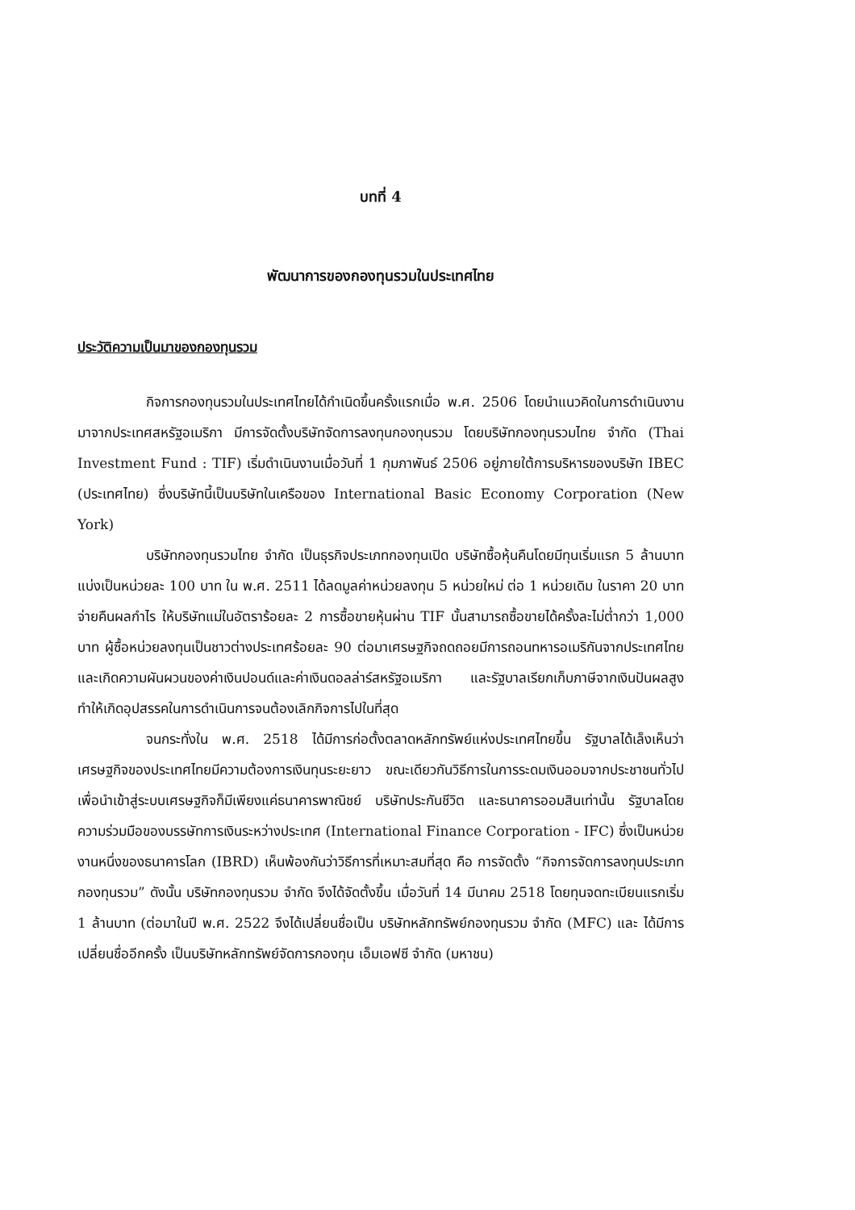บทที่ 4
พัฒนาการของกองทุนรวมในประเทศไทย
ประวัติความเป็นมาของกองทุนรวม
กิจการกองทุนรวมในประเทศไทยได้กำเนิดขึ้นครั้งแรกเมื่อ พ.ศ. 2506 โดยนำแนวคิดในการดำเนินงานมาจากประเทศสหรัฐอเมริกา มีการจัดตั้งบริษัทจัดการลงทุนกองทุนรวม โดยบริษัทกองทุนรวมไทย จำกัด (Thai Investment Fund : TIF) เริ่มดำเนินงานเมื่อวันที่ 1 กุมภาพันธ์ 2506 อยู่ภายใต้การบริหารของบริษัท IBEC (ประเทศไทย) ซึ่งบริษัทนี้เป็นบริษัทในเครือของ International Basic Economy Corporation (New York)
บริษัทกองทุนรวมไทย จำกัด เป็นธุรกิจประเภทกองทุนเปิด บริษัทซื้อหุ้นคืนโดยมีทุนเริ่มแรก 5 ล้านบาท แบ่งเป็นหน่วยละ 100 บาท ใน พ.ศ. 2511 ได้ลดมูลค่าหน่วยลงทุน 5 หน่วยใหม่ ต่อ 1 หน่วยเดิม ในราคา 20 บาท จ่ายคืนผลกำไร ให้บริษัทแม่ในอัตราร้อยละ 2 การซื้อขายหุ้นผ่าน TIF นั้นสามารถซื้อขายได้ครั้งละไม่ต่ำกว่า 1,000 บาท ผู้ซื้อหน่วยลงทุนเป็นชาวต่างประเทศร้อยละ 90 ต่อมาเศรษฐกิจถดถอยมีการถอนทหารอเมริกันจากประเทศไทยและเกิดความผันผวนของค่าเงินปอนด์และค่าเงินดอลล่าร์สหรัฐอเมริกา และรัฐบาลเรียกเก็บภาษีจากเงินปันผลสูง ทำให้เกิดอุปสรรคในการดำเนินการจนต้องเลิกกิจการไปในที่สุด
จนกระทั่งใน พ.ศ. 2518 ได้มีการก่อตั้งตลาดหลักทรัพย์แห่งประเทศไทยขึ้น รัฐบาลได้เล็งเห็นว่าเศรษฐกิจของประเทศไทยมีความต้องการเงินทุนระยะยาว ขณะเดียวกันวิธีการในการระดมเงินออมจากประชาชนทั่วไปเพื่อนำเข้าสู่ระบบเศรษฐกิจก็มีเพียงแค่ธนาคารพาณิชย์ บริษัทประกันชีวิต และธนาคารออมสินเท่านั้น รัฐบาลโดยความร่วมมือของบรรษัทการเงินระหว่างประเทศ (International Finance Corporation - IFC) ซึ่งเป็นหน่วยงานหนึ่งของธนาคารโลก (IBRD) เห็นพ้องกันว่าวิธีการที่เหมาะสมที่สุด คือ การจัดตั้ง “กิจการจัดการลงทุนประเภทกองทุนรวม” ดังนั้น บริษัทกองทุนรวม จำกัด จึงได้จัดตั้งขึ้น เมื่อวันที่ 14 มีนาคม 2518 โดยทุนจดทะเบียนแรกเริ่ม 1 ล้านบาท (ต่อมาในปี พ.ศ. 2522 จึงได้เปลี่ยนชื่อเป็น บริษัทหลักทรัพย์กองทุนรวม จำกัด (MFC) และ ได้มีการเปลี่ยนชื่ออีกครั้ง เป็นบริษัทหลักทรัพย์จัดการกองทุน เอ็มเอฟซี จำกัด (มหาชน)